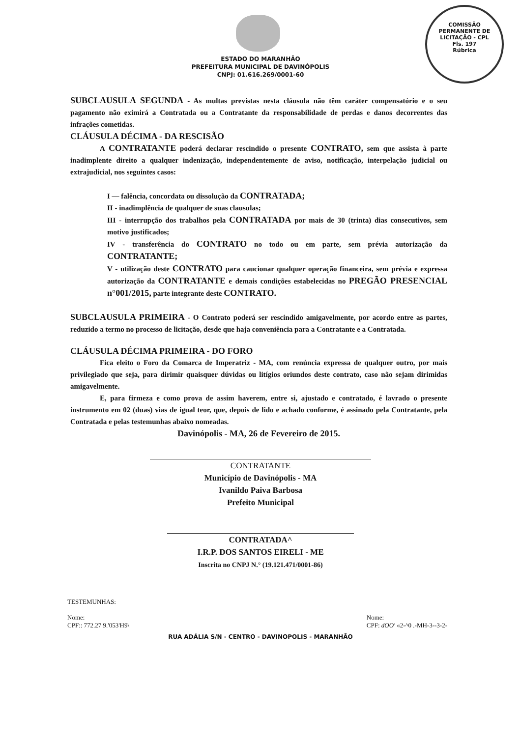COMISSÃO PERMANENTE DE LICITAÇÃO - CPL
Fls. 197
Rúbrica
ESTADO DO MARANHÃO
PREFEITURA MUNICIPAL DE DAVINÓPOLIS
CNPJ: 01.616.269/0001-60
SUBCLAUSULA SEGUNDA - As multas previstas nesta cláusula não têm caráter compensatório e o seu pagamento não eximirá a Contratada ou a Contratante da responsabilidade de perdas e danos decorrentes das infrações cometidas.
CLÁUSULA DÉCIMA - DA RESCISÃO
A CONTRATANTE poderá declarar rescindido o presente CONTRATO, sem que assista à parte inadimplente direito a qualquer indenização, independentemente de aviso, notificação, interpelação judicial ou extrajudicial, nos seguintes casos:
I — falência, concordata ou dissolução da CONTRATADA;
II - inadimplência de qualquer de suas clausulas;
III - interrupção dos trabalhos pela CONTRATADA por mais de 30 (trinta) dias consecutivos, sem motivo justificados;
IV - transferência do CONTRATO no todo ou em parte, sem prévia autorização da CONTRATANTE;
V - utilização deste CONTRATO para caucionar qualquer operação financeira, sem prévia e expressa autorização da CONTRATANTE e demais condições estabelecidas no PREGÃO PRESENCIAL n°001/2015, parte integrante deste CONTRATO.
SUBCLAUSULA PRIMEIRA - O Contrato poderá ser rescindido amigavelmente, por acordo entre as partes, reduzido a termo no processo de licitação, desde que haja conveniência para a Contratante e a Contratada.
CLÁUSULA DÉCIMA PRIMEIRA - DO FORO
Fica eleito o Foro da Comarca de Imperatriz - MA, com renúncia expressa de qualquer outro, por mais privilegiado que seja, para dirimir quaisquer dúvidas ou litígios oriundos deste contrato, caso não sejam dirimidas amigavelmente.
E, para firmeza e como prova de assim haverem, entre si, ajustado e contratado, é lavrado o presente instrumento em 02 (duas) vias de igual teor, que, depois de lido e achado conforme, é assinado pela Contratante, pela Contratada e pelas testemunhas abaixo nomeadas.
Davinópolis - MA, 26 de Fevereiro de 2015.
CONTRATANTE
Município de Davinópolis - MA
Ivanildo Paiva Barbosa
Prefeito Municipal
CONTRATADA^
I.R.P. DOS SANTOS EIRELI - ME
Inscrita no CNPJ N.° (19.121.471/0001-86)
TESTEMUNHAS:
Nome:
CPF:: 772.27 9.'053'H9\
Nome:
CPF: dOO' «2-^0 .-MH-3--3-2-
RUA ADÁLIA S/N - CENTRO - DAVINOPOLIS - MARANHÃO